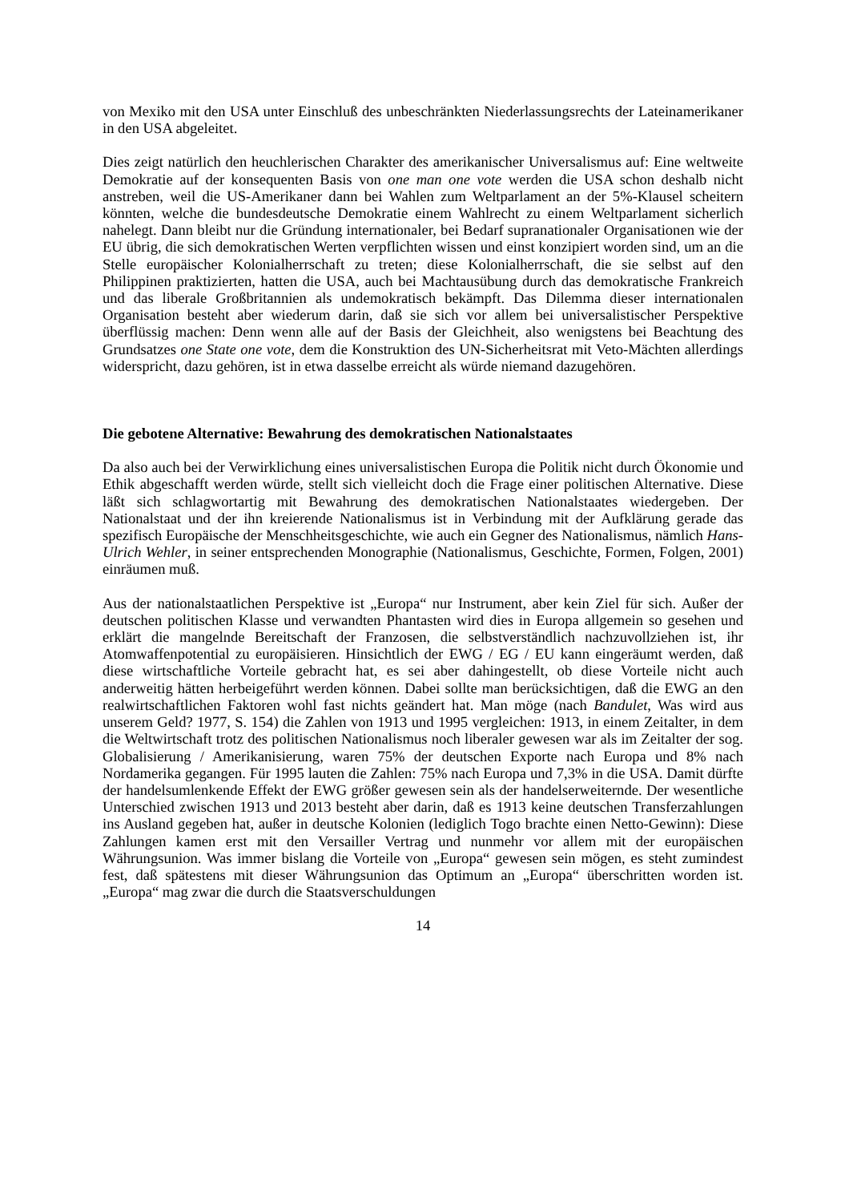von Mexiko mit den USA unter Einschluß des unbeschränkten Niederlassungsrechts der Lateinamerikaner in den USA abgeleitet.
Dies zeigt natürlich den heuchlerischen Charakter des amerikanischer Universalismus auf: Eine weltweite Demokratie auf der konsequenten Basis von one man one vote werden die USA schon deshalb nicht anstreben, weil die US-Amerikaner dann bei Wahlen zum Weltparlament an der 5%-Klausel scheitern könnten, welche die bundesdeutsche Demokratie einem Wahlrecht zu einem Weltparlament sicherlich nahelegt. Dann bleibt nur die Gründung internationaler, bei Bedarf supranationaler Organisationen wie der EU übrig, die sich demokratischen Werten verpflichten wissen und einst konzipiert worden sind, um an die Stelle europäischer Kolonialherrschaft zu treten; diese Kolonialherrschaft, die sie selbst auf den Philippinen praktizierten, hatten die USA, auch bei Machtausübung durch das demokratische Frankreich und das liberale Großbritannien als undemokratisch bekämpft. Das Dilemma dieser internationalen Organisation besteht aber wiederum darin, daß sie sich vor allem bei universalistischer Perspektive überflüssig machen: Denn wenn alle auf der Basis der Gleichheit, also wenigstens bei Beachtung des Grundsatzes one State one vote, dem die Konstruktion des UN-Sicherheitsrat mit Veto-Mächten allerdings widerspricht, dazu gehören, ist in etwa dasselbe erreicht als würde niemand dazugehören.
Die gebotene Alternative: Bewahrung des demokratischen Nationalstaates
Da also auch bei der Verwirklichung eines universalistischen Europa die Politik nicht durch Ökonomie und Ethik abgeschafft werden würde, stellt sich vielleicht doch die Frage einer politischen Alternative. Diese läßt sich schlagwortartig mit Bewahrung des demokratischen Nationalstaates wiedergeben. Der Nationalstaat und der ihn kreierende Nationalismus ist in Verbindung mit der Aufklärung gerade das spezifisch Europäische der Menschheitsgeschichte, wie auch ein Gegner des Nationalismus, nämlich Hans-Ulrich Wehler, in seiner entsprechenden Monographie (Nationalismus, Geschichte, Formen, Folgen, 2001) einräumen muß.
Aus der nationalstaatlichen Perspektive ist „Europa“ nur Instrument, aber kein Ziel für sich. Außer der deutschen politischen Klasse und verwandten Phantasten wird dies in Europa allgemein so gesehen und erklärt die mangelnde Bereitschaft der Franzosen, die selbstverständlich nachzuvollziehen ist, ihr Atomwaffenpotential zu europäisieren. Hinsichtlich der EWG / EG / EU kann eingeräumt werden, daß diese wirtschaftliche Vorteile gebracht hat, es sei aber dahingestellt, ob diese Vorteile nicht auch anderweitig hätten herbeigeführt werden können. Dabei sollte man berücksichtigen, daß die EWG an den realwirtschaftlichen Faktoren wohl fast nichts geändert hat. Man möge (nach Bandulet, Was wird aus unserem Geld? 1977, S. 154) die Zahlen von 1913 und 1995 vergleichen: 1913, in einem Zeitalter, in dem die Weltwirtschaft trotz des politischen Nationalismus noch liberaler gewesen war als im Zeitalter der sog. Globalisierung / Amerikanisierung, waren 75% der deutschen Exporte nach Europa und 8% nach Nordamerika gegangen. Für 1995 lauten die Zahlen: 75% nach Europa und 7,3% in die USA. Damit dürfte der handelsumlenkende Effekt der EWG größer gewesen sein als der handelserweiternde. Der wesentliche Unterschied zwischen 1913 und 2013 besteht aber darin, daß es 1913 keine deutschen Transferzahlungen ins Ausland gegeben hat, außer in deutsche Kolonien (lediglich Togo brachte einen Netto-Gewinn): Diese Zahlungen kamen erst mit den Versailler Vertrag und nunmehr vor allem mit der europäischen Währungsunion. Was immer bislang die Vorteile von „Europa“ gewesen sein mögen, es steht zumindest fest, daß spätestens mit dieser Währungsunion das Optimum an „Europa“ überschritten worden ist. „Europa“ mag zwar die durch die Staatsverschuldungen
14